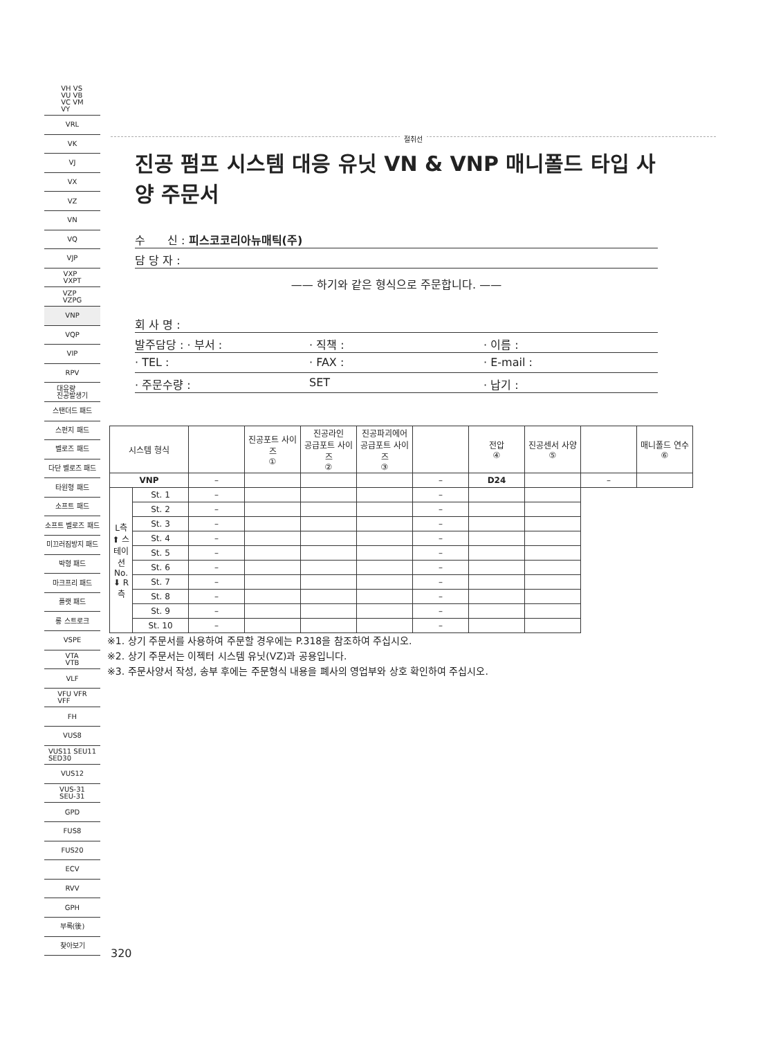VH VS
VU VB
VC VM
VY
VRL
VK
VJ
VX
VZ
VN
VQ
VJP
VXP
VXPT
VZP
VZPG
VNP
VQP
VIP
RPV
대유량
진공발생기
스탠더드 패드
스펀지 패드
벨로즈 패드
다단 벨로즈 패드
타원형 패드
소프트 패드
소프트 벨로즈 패드
미끄러짐방지 패드
박형 패드
마크프리 패드
플랫 패드
롱 스트로크
VSPE
VTA
VTB
VLF
VFU VFR
VFF
FH
VUS8
VUS11 SEU11
SED30
VUS12
VUS-31
SEU-31
GPD
FUS8
FUS20
ECV
RVV
GPH
부록(後)
찾아보기
절취선
진공 펌프 시스템 대응 유닛 VN & VNP 매니폴드 타입 사양 주문서
수　　신 : 피스코코리아뉴매틱(주)
담 당 자 :
—— 하기와 같은 형식으로 주문합니다. ——
회 사 명 :
발주담당 : · 부서 : · 직책 : · 이름 :
· TEL : · FAX : · E-mail :
· 주문수량 : SET · 납기 :
| 시스템 형식 | | | 진공포트 사이즈 ① | 진공라인 공급포트 사이즈 ② | 진공파괴에어 공급포트 사이즈 ③ | | 전압 ④ | 진공센서 사양 ⑤ | | 매니폴드 연수 ⑥ |
| --- | --- | --- | --- | --- | --- | --- | --- | --- | --- | --- |
| VNP | | – | | | | – | D24 | | – | |
| L측 ⬆ 스테이션 No. ⬇ R측 | St. 1 | – | | | | – | | | | |
| | St. 2 | – | | | | – | | | | |
| | St. 3 | – | | | | – | | | | |
| | St. 4 | – | | | | – | | | | |
| | St. 5 | – | | | | – | | | | |
| | St. 6 | – | | | | – | | | | |
| | St. 7 | – | | | | – | | | | |
| | St. 8 | – | | | | – | | | | |
| | St. 9 | – | | | | – | | | | |
| | St. 10 | – | | | | – | | | | |
※1. 상기 주문서를 사용하여 주문할 경우에는 P.318을 참조하여 주십시오.
※2. 상기 주문서는 이젝터 시스템 유닛(VZ)과 공용입니다.
※3. 주문사양서 작성, 송부 후에는 주문형식 내용을 폐사의 영업부와 상호 확인하여 주십시오.
320